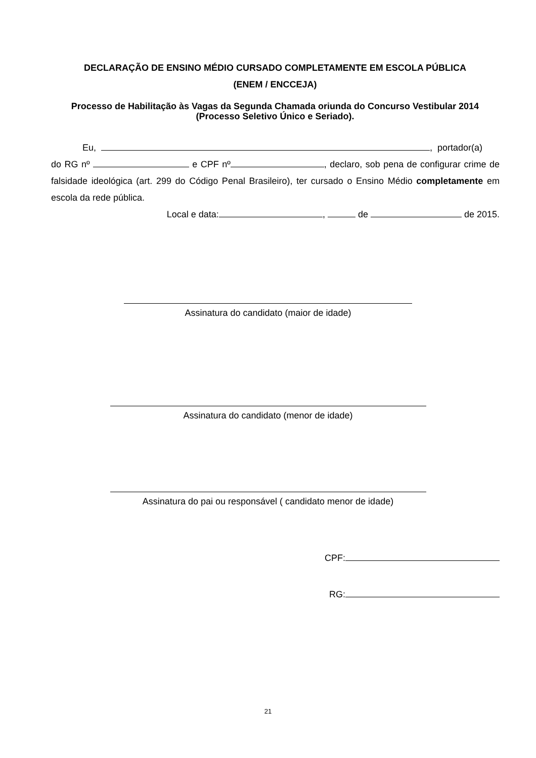DECLARAÇÃO DE ENSINO MÉDIO CURSADO COMPLETAMENTE EM ESCOLA PÚBLICA
(ENEM / ENCCEJA)
Processo de Habilitação às Vagas da Segunda Chamada oriunda do Concurso Vestibular 2014 (Processo Seletivo Único e Seriado).
Eu, , portador(a)
do RG nº e CPF nº , declaro, sob pena de configurar crime de falsidade ideológica (art. 299 do Código Penal Brasileiro), ter cursado o Ensino Médio completamente em escola da rede pública.
Local e data: , de de 2015.
Assinatura do candidato (maior de idade)
Assinatura do candidato (menor de idade)
Assinatura do pai ou responsável ( candidato menor de idade)
CPF:
RG:
21